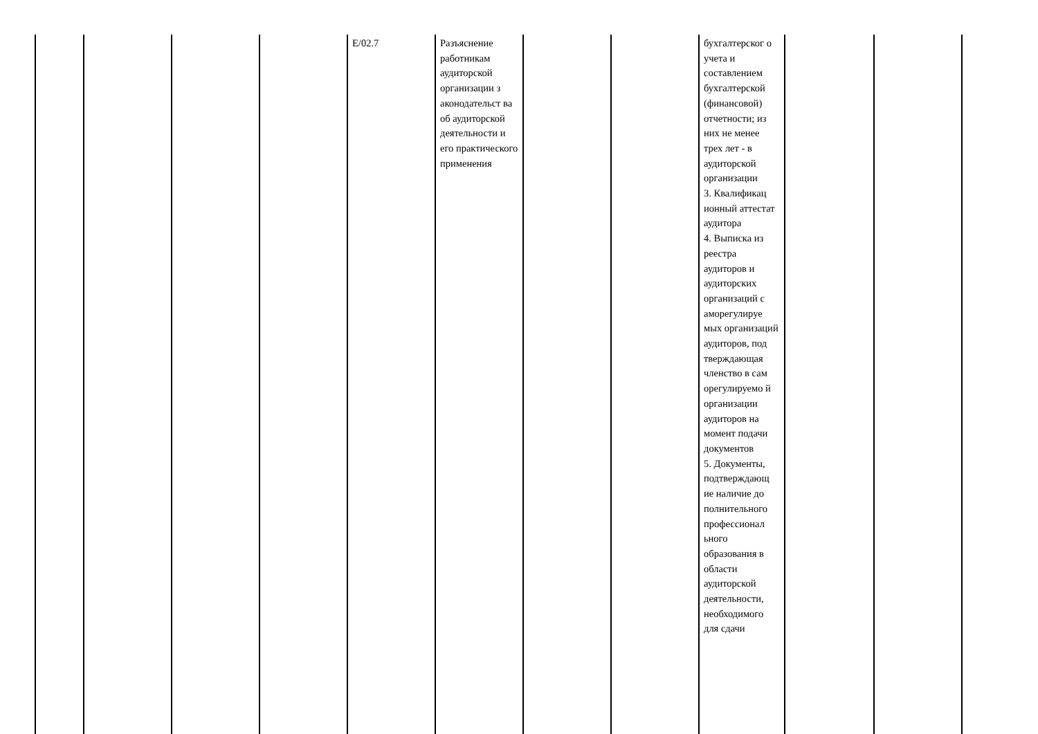| | | | | E/02.7 | Разъяснение работникам аудиторской организации з аконодательст ва об аудиторской деятельности и его практического применения | | | бухгалтерског о учета и составлением бухгалтерской (финансовой) отчетности; из них не менее трех лет - в аудиторской организации 3. Квалификац ионный аттестат аудитора 4. Выписка из реестра аудиторов и аудиторских организаций с аморегулируе мых организаций аудиторов, под тверждающая членство в сам орегулируемо й организации аудиторов на момент подачи документов 5. Документы, подтверждающ ие наличие до полнительного профессионал ьного образования в области аудиторской деятельности, необходимого для сдачи | | |